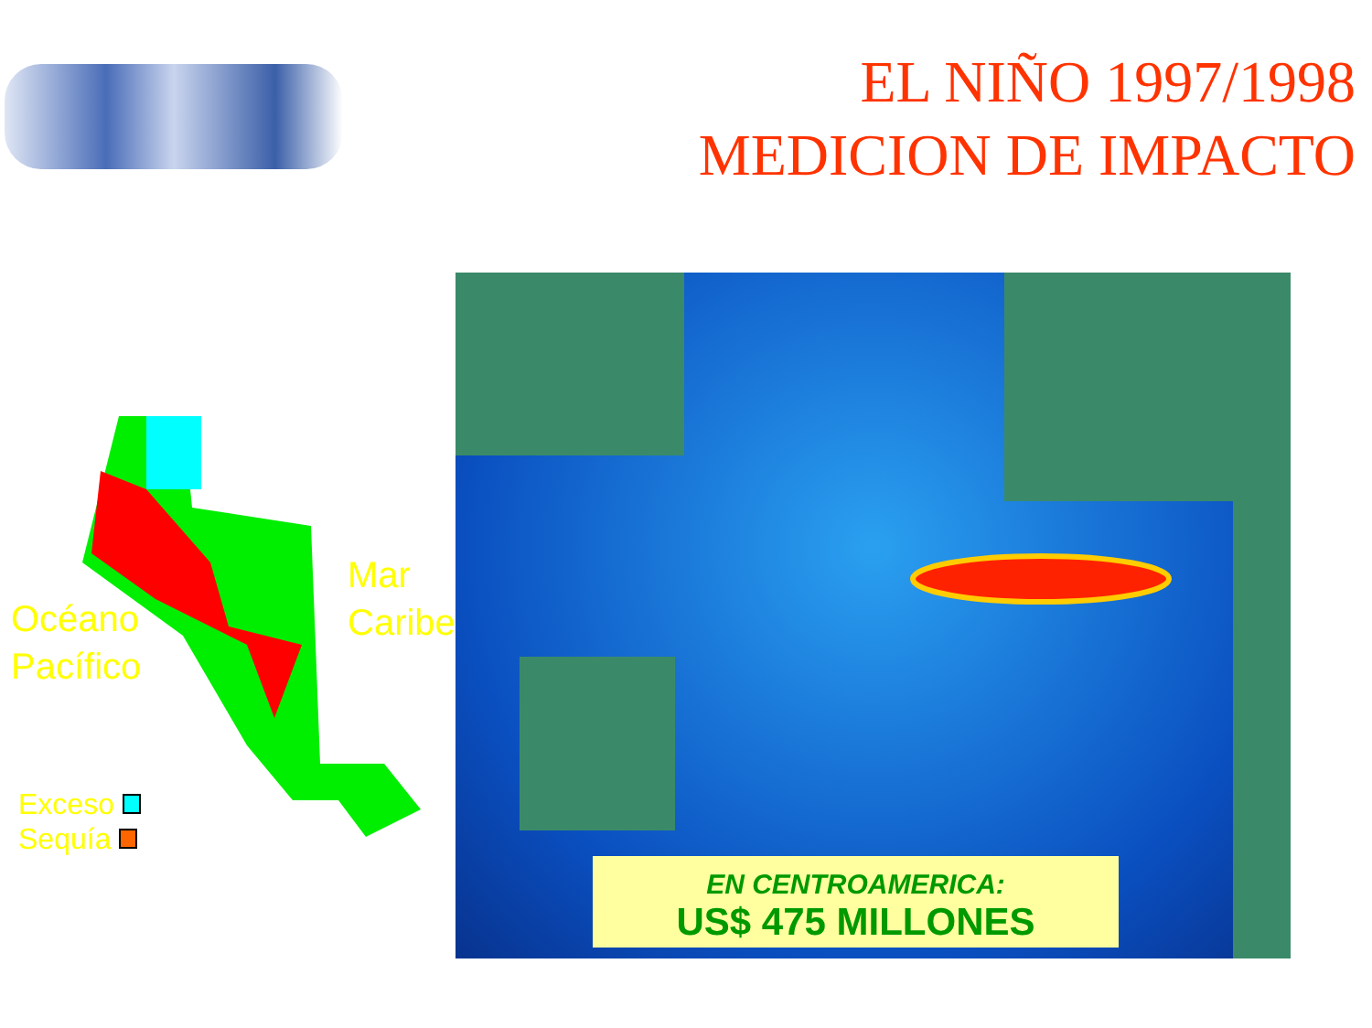EL NIÑO 1997/1998
MEDICION DE IMPACTO
Océano
Pacífico
Mar
Caribe
Exceso
Sequía
EN CENTROAMERICA:
US$ 475 MILLONES